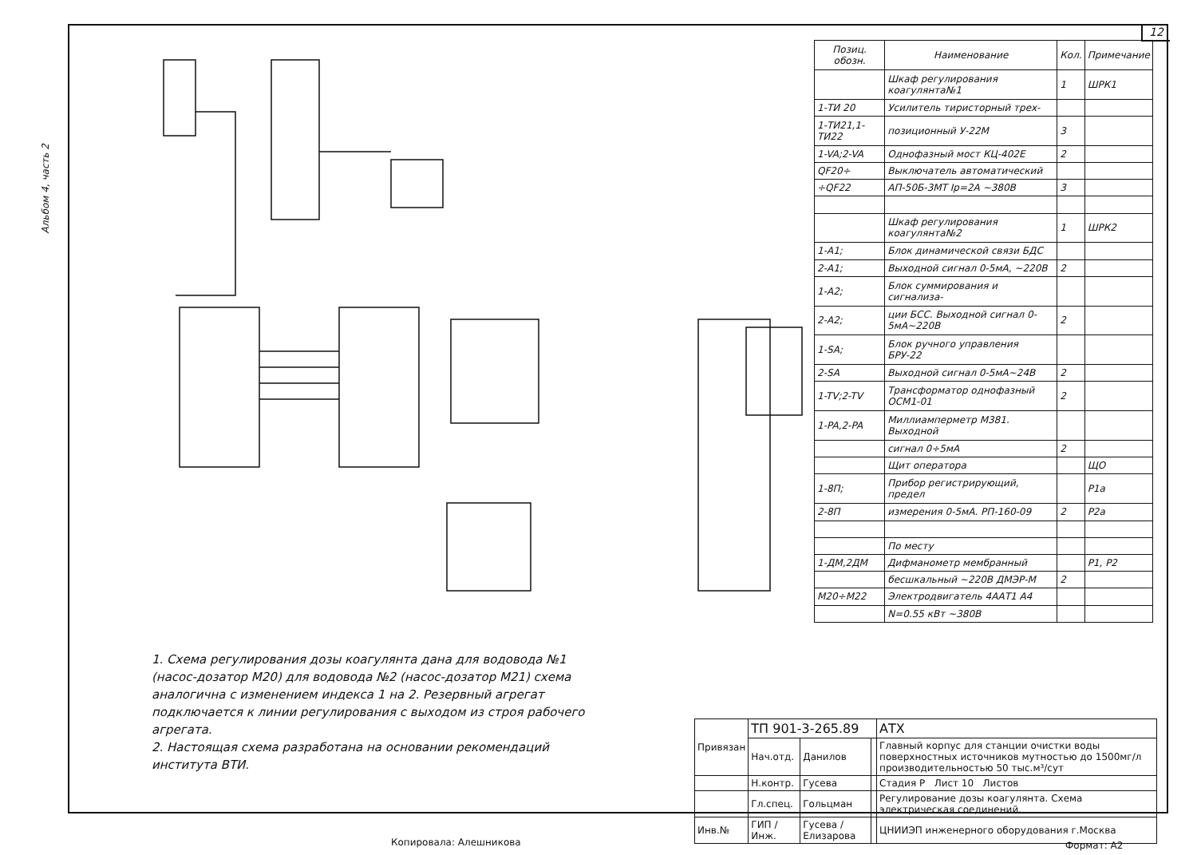Альбом 4, часть 2
12
| Позиц. обозн. | Наименование | Кол. | Примечание |
| --- | --- | --- | --- |
| | Шкаф регулирования коагулянта№1 | 1 | ШРК1 |
| 1-ТИ 20 | Усилитель тиристорный трех- | | |
| 1-ТИ21,1-ТИ22 | позиционный У-22М | 3 | |
| 1-VA;2-VA | Однофазный мост КЦ-402Е | 2 | |
| QF20÷ | Выключатель автоматический | | |
| ÷QF22 | АП-50Б-3МТ Iр=2А ~380В | 3 | |
| | Шкаф регулирования коагулянта№2 | 1 | ШРК2 |
| 1-А1; | Блок динамической связи БДС | | |
| 2-А1; | Выходной сигнал 0-5мА, ~220В | 2 | |
| 1-А2; | Блок суммирования и сигнализа- | | |
| 2-А2; | ции БСС. Выходной сигнал 0-5мА~220В | 2 | |
| 1-SA; | Блок ручного управления БРУ-22 | | |
| 2-SA | Выходной сигнал 0-5мА~24В | 2 | |
| 1-TV;2-TV | Трансформатор однофазный ОСМ1-01 | 2 | |
| 1-PA,2-PA | Миллиамперметр М381. Выходной | | |
| | сигнал 0÷5мА | 2 | |
| | Щит оператора | | ЩО |
| 1-8П; | Прибор регистрирующий, предел | | Р1а |
| 2-8П | измерения 0-5мА. РП-160-09 | 2 | Р2а |
| | По месту | | |
| 1-ДМ,2ДМ | Дифманометр мембранный | | Р1, Р2 |
| | бесшкальный ~220В ДМЭР-М | 2 | |
| М20÷М22 | Электродвигатель 4ААТ1 А4 | | |
| | N=0.55 кВт ~380В | | |
1. Схема регулирования дозы коагулянта дана для водовода №1 (насос-дозатор М20) для водовода №2 (насос-дозатор М21) схема аналогична с изменением индекса 1 на 2. Резервный агрегат подключается к линии регулирования с выходом из строя рабочего агрегата.
2. Настоящая схема разработана на основании рекомендаций института ВТИ.
| Привязан | ТП 901-3-265.89 | | | АТХ |
| | Нач.отд. | Данилов | | Главный корпус для станции очистки воды поверхностных источников мутностью до 1500мг/л производительностью 50 тыс.м³/сут |
| | Н.контр. | Гусева | | Стадия Р Лист 10 Листов |
| | Гл.спец. | Гольцман | | Регулирование дозы коагулянта. Схема электрическая соединений. |
| Инв.№ | ГИП / Инж. | Гусева / Елизарова | | ЦНИИЭП инженерного оборудования г.Москва |
Копировала: Алешникова Формат: А2